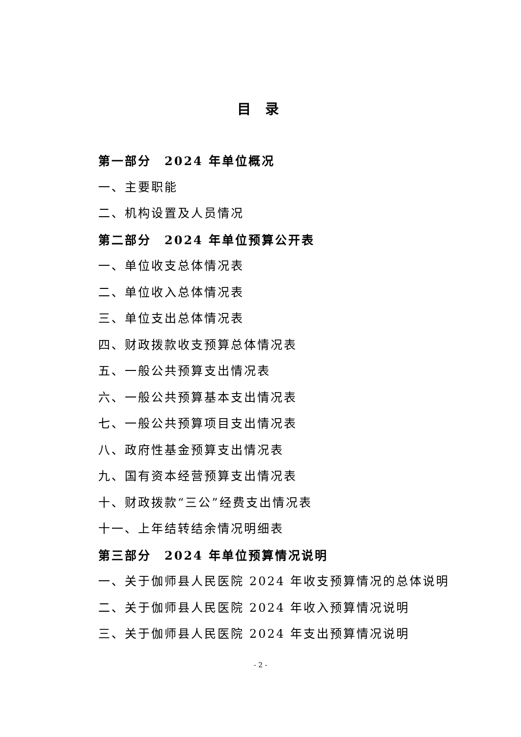目 录
第一部分　2024 年单位概况
一、主要职能
二、机构设置及人员情况
第二部分　2024 年单位预算公开表
一、单位收支总体情况表
二、单位收入总体情况表
三、单位支出总体情况表
四、财政拨款收支预算总体情况表
五、一般公共预算支出情况表
六、一般公共预算基本支出情况表
七、一般公共预算项目支出情况表
八、政府性基金预算支出情况表
九、国有资本经营预算支出情况表
十、财政拨款“三公”经费支出情况表
十一、上年结转结余情况明细表
第三部分　2024 年单位预算情况说明
一、关于伽师县人民医院 2024 年收支预算情况的总体说明
二、关于伽师县人民医院 2024 年收入预算情况说明
三、关于伽师县人民医院 2024 年支出预算情况说明
- 2 -